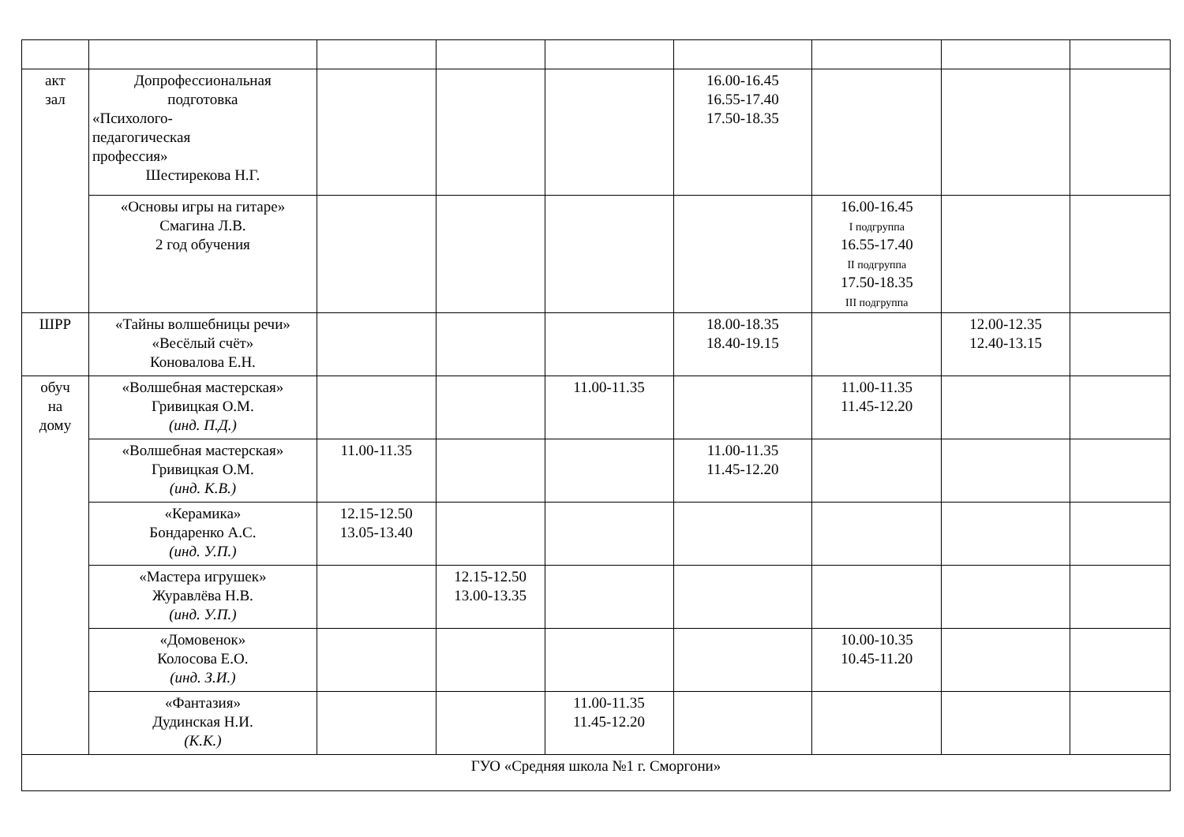| акт зал | Допрофессиональная подготовка «Психолого- педагогическая профессия» Шестирекова Н.Г. | | | | 16.00-16.45 16.55-17.40 17.50-18.35 | | | |
| | «Основы игры на гитаре» Смагина Л.В. 2 год обучения | | | | | 16.00-16.45 I подгруппа 16.55-17.40 II подгруппа 17.50-18.35 III подгруппа | | |
| ШРР | «Тайны волшебницы речи» «Весёлый счёт» Коновалова Е.Н. | | | | 18.00-18.35 18.40-19.15 | | 12.00-12.35 12.40-13.15 | |
| обуч на дому | «Волшебная мастерская» Гривицкая О.М. (инд. П.Д.) | | | 11.00-11.35 | | 11.00-11.35 11.45-12.20 | | |
| | «Волшебная мастерская» Гривицкая О.М. (инд. К.В.) | 11.00-11.35 | | | 11.00-11.35 11.45-12.20 | | | |
| | «Керамика» Бондаренко А.С. (инд. У.П.) | 12.15-12.50 13.05-13.40 | | | | | | |
| | «Мастера игрушек» Журавлёва Н.В. (инд. У.П.) | | 12.15-12.50 13.00-13.35 | | | | | |
| | «Домовенок» Колосова Е.О. (инд. З.И.) | | | | | 10.00-10.35 10.45-11.20 | | |
| | «Фантазия» Дудинская Н.И. (К.К.) | | | 11.00-11.35 11.45-12.20 | | | | |
| ГУО «Средняя школа №1 г. Сморгони» | | | | | | | | |